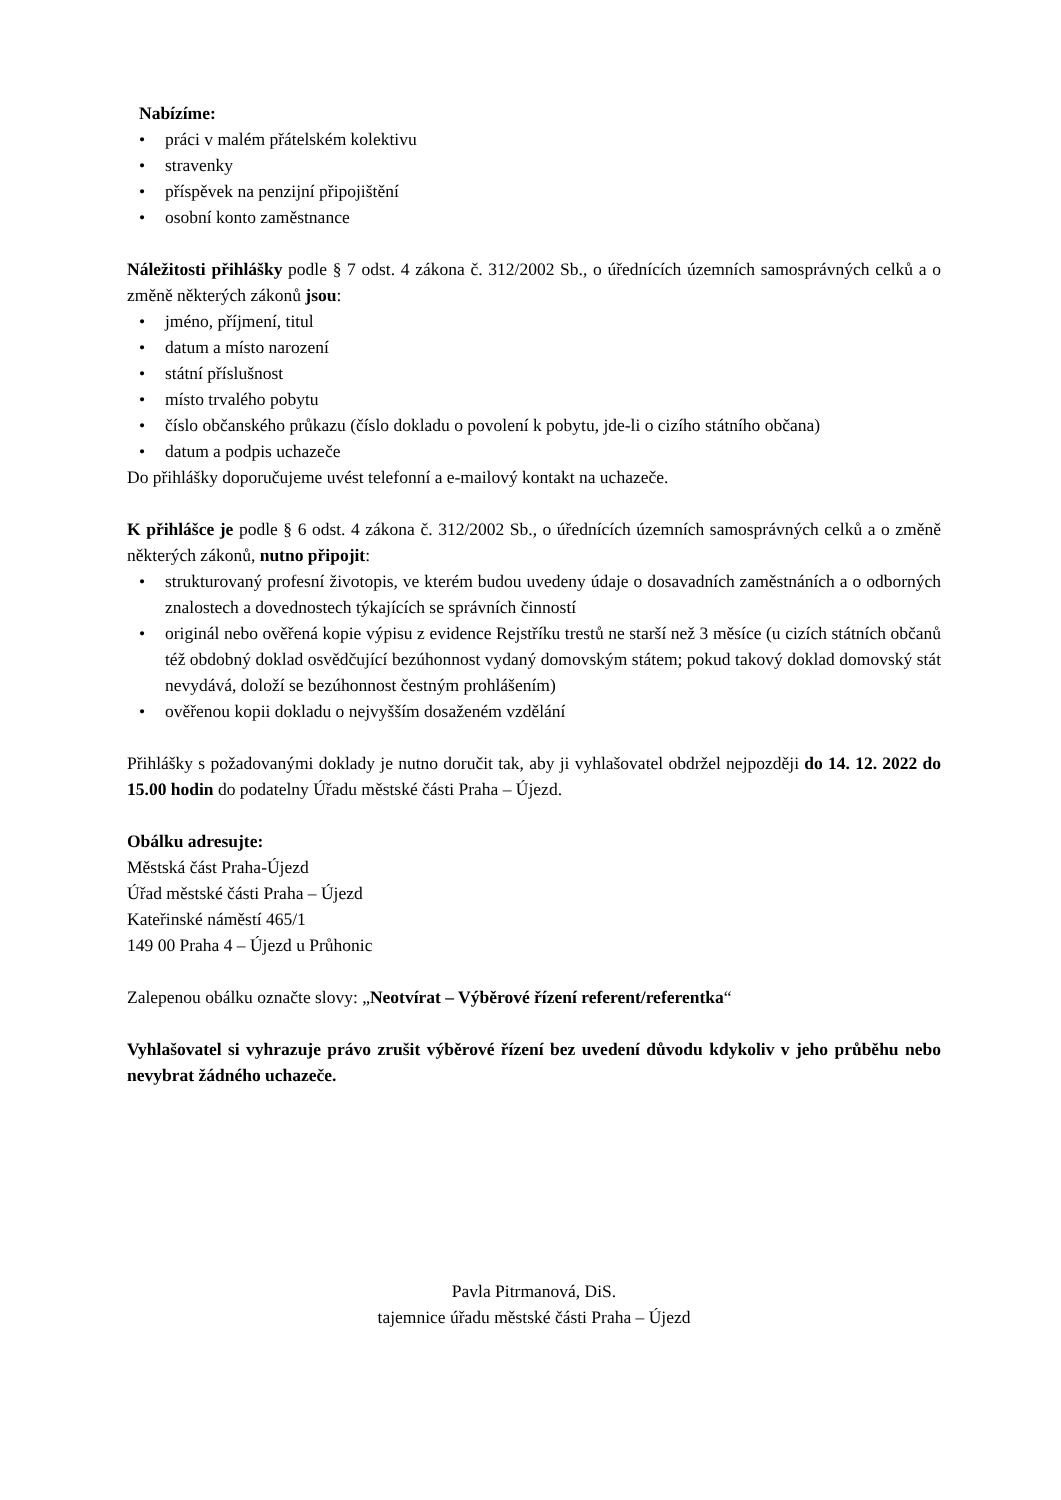Nabízíme:
• práci v malém přátelském kolektivu
• stravenky
• příspěvek na penzijní připojištění
• osobní konto zaměstnance
Náležitosti přihlášky podle § 7 odst. 4 zákona č. 312/2002 Sb., o úřednících územních samosprávných celků a o změně některých zákonů jsou:
• jméno, příjmení, titul
• datum a místo narození
• státní příslušnost
• místo trvalého pobytu
• číslo občanského průkazu (číslo dokladu o povolení k pobytu, jde-li o cizího státního občana)
• datum a podpis uchazeče
Do přihlášky doporučujeme uvést telefonní a e-mailový kontakt na uchazeče.
K přihlášce je podle § 6 odst. 4 zákona č. 312/2002 Sb., o úřednících územních samosprávných celků a o změně některých zákonů, nutno připojit:
• strukturovaný profesní životopis, ve kterém budou uvedeny údaje o dosavadních zaměstnáních a o odborných znalostech a dovednostech týkajících se správních činností
• originál nebo ověřená kopie výpisu z evidence Rejstříku trestů ne starší než 3 měsíce (u cizích státních občanů též obdobný doklad osvědčující bezúhonnost vydaný domovským státem; pokud takový doklad domovský stát nevydává, doloží se bezúhonnost čestným prohlášením)
• ověřenou kopii dokladu o nejvyšším dosaženém vzdělání
Přihlášky s požadovanými doklady je nutno doručit tak, aby ji vyhlašovatel obdržel nejpozději do 14. 12. 2022 do 15.00 hodin do podatelny Úřadu městské části Praha – Újezd.
Obálku adresujte:
Městská část Praha-Újezd
Úřad městské části Praha – Újezd
Kateřinské náměstí 465/1
149 00 Praha 4 – Újezd u Průhonic
Zalepenou obálku označte slovy: „Neotvírat – Výběrové řízení referent/referentka“
Vyhlašovatel si vyhrazuje právo zrušit výběrové řízení bez uvedení důvodu kdykoliv v jeho průběhu nebo nevybrat žádného uchazeče.
Pavla Pitrmanová, DiS.
tajemnice úřadu městské části Praha – Újezd